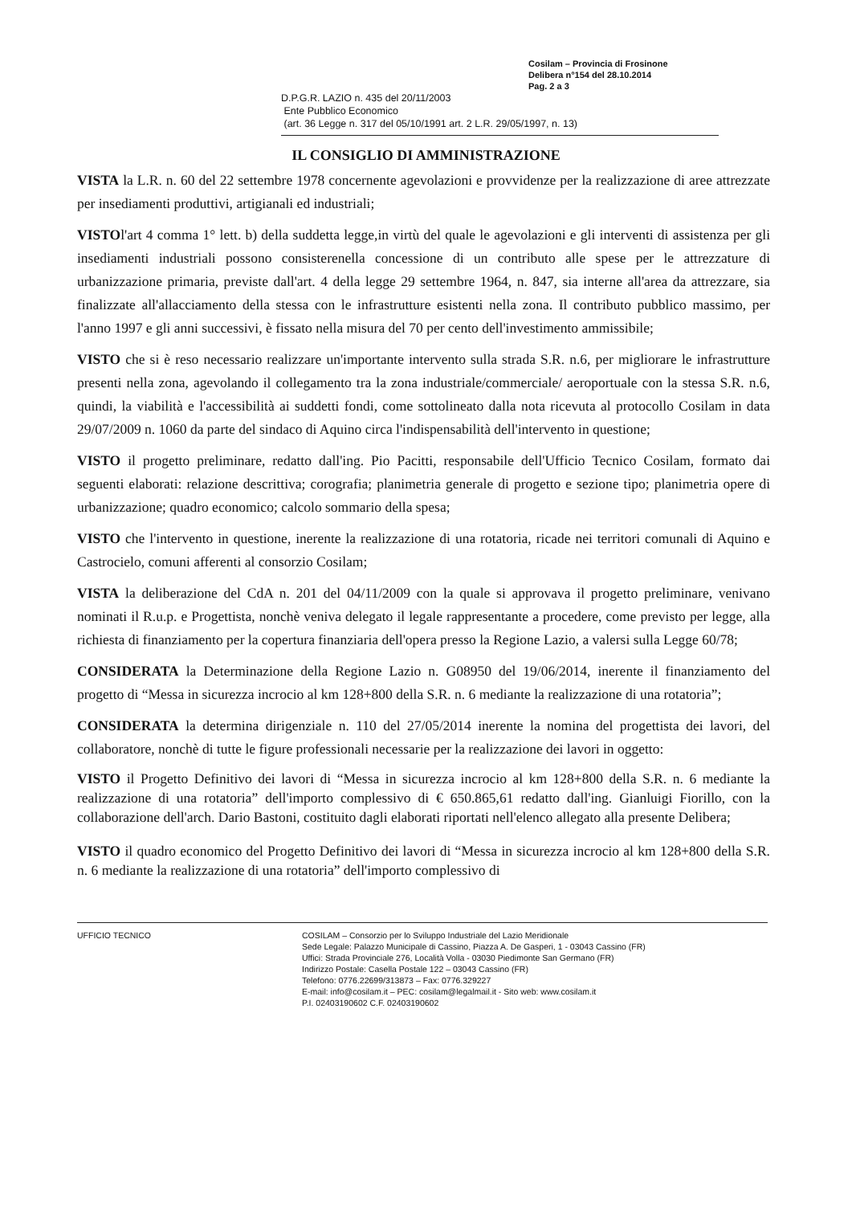Cosilam – Provincia di Frosinone
Delibera n°154 del 28.10.2014
Pag. 2 a 3
D.P.G.R. LAZIO n. 435 del 20/11/2003
Ente Pubblico Economico
(art. 36 Legge n. 317 del 05/10/1991 art. 2 L.R. 29/05/1997, n. 13)
IL CONSIGLIO DI AMMINISTRAZIONE
VISTA la L.R. n. 60 del 22 settembre 1978 concernente agevolazioni e provvidenze per la realizzazione di aree attrezzate per insediamenti produttivi, artigianali ed industriali;
VISTOl'art 4 comma 1° lett. b) della suddetta legge,in virtù del quale le agevolazioni e gli interventi di assistenza per gli insediamenti industriali possono consisterenella concessione di un contributo alle spese per le attrezzature di urbanizzazione primaria, previste dall'art. 4 della legge 29 settembre 1964, n. 847, sia interne all'area da attrezzare, sia finalizzate all'allacciamento della stessa con le infrastrutture esistenti nella zona. Il contributo pubblico massimo, per l'anno 1997 e gli anni successivi, è fissato nella misura del 70 per cento dell'investimento ammissibile;
VISTO che si è reso necessario realizzare un'importante intervento sulla strada S.R. n.6, per migliorare le infrastrutture presenti nella zona, agevolando il collegamento tra la zona industriale/commerciale/ aeroportuale con la stessa S.R. n.6, quindi, la viabilità e l'accessibilità ai suddetti fondi, come sottolineato dalla nota ricevuta al protocollo Cosilam in data 29/07/2009 n. 1060 da parte del sindaco di Aquino circa l'indispensabilità dell'intervento in questione;
VISTO il progetto preliminare, redatto dall'ing. Pio Pacitti, responsabile dell'Ufficio Tecnico Cosilam, formato dai seguenti elaborati: relazione descrittiva; corografia; planimetria generale di progetto e sezione tipo; planimetria opere di urbanizzazione; quadro economico; calcolo sommario della spesa;
VISTO che l'intervento in questione, inerente la realizzazione di una rotatoria, ricade nei territori comunali di Aquino e Castrocielo, comuni afferenti al consorzio Cosilam;
VISTA la deliberazione del CdA n. 201 del 04/11/2009 con la quale si approvava il progetto preliminare, venivano nominati il R.u.p. e Progettista, nonchè veniva delegato il legale rappresentante a procedere, come previsto per legge, alla richiesta di finanziamento per la copertura finanziaria dell'opera presso la Regione Lazio, a valersi sulla Legge 60/78;
CONSIDERATA la Determinazione della Regione Lazio n. G08950 del 19/06/2014, inerente il finanziamento del progetto di “Messa in sicurezza incrocio al km 128+800 della S.R. n. 6 mediante la realizzazione di una rotatoria”;
CONSIDERATA la determina dirigenziale n. 110 del 27/05/2014 inerente la nomina del progettista dei lavori, del collaboratore, nonchè di tutte le figure professionali necessarie per la realizzazione dei lavori in oggetto:
VISTO il Progetto Definitivo dei lavori di “Messa in sicurezza incrocio al km 128+800 della S.R. n. 6 mediante la realizzazione di una rotatoria” dell'importo complessivo di € 650.865,61 redatto dall'ing. Gianluigi Fiorillo, con la collaborazione dell'arch. Dario Bastoni, costituito dagli elaborati riportati nell'elenco allegato alla presente Delibera;
VISTO il quadro economico del Progetto Definitivo dei lavori di “Messa in sicurezza incrocio al km 128+800 della S.R. n. 6 mediante la realizzazione di una rotatoria” dell'importo complessivo di
UFFICIO TECNICO COSILAM – Consorzio per lo Sviluppo Industriale del Lazio Meridionale
Sede Legale: Palazzo Municipale di Cassino, Piazza A. De Gasperi, 1 - 03043 Cassino (FR)
Uffici: Strada Provinciale 276, Località Volla - 03030 Piedimonte San Germano (FR)
Indirizzo Postale: Casella Postale 122 – 03043 Cassino (FR)
Telefono: 0776.22699/313873 – Fax: 0776.329227
E-mail: info@cosilam.it – PEC: cosilam@legalmail.it - Sito web: www.cosilam.it
P.I. 02403190602 C.F. 02403190602